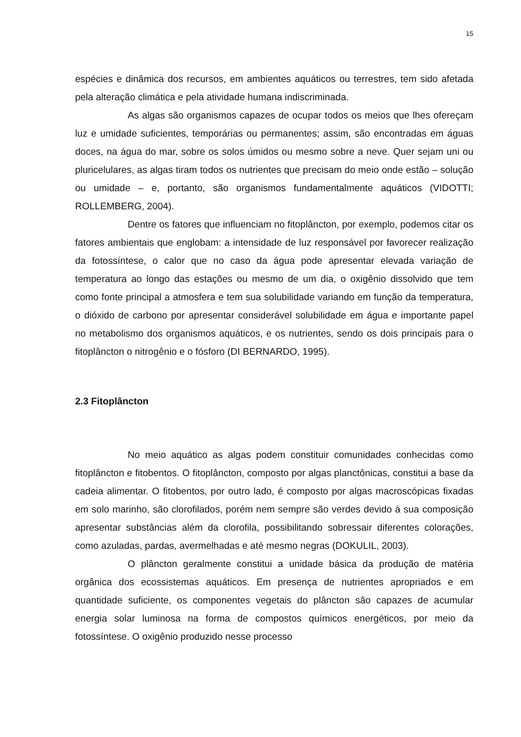15
espécies e dinâmica dos recursos, em ambientes aquáticos ou terrestres, tem sido afetada pela alteração climática e pela atividade humana indiscriminada.
As algas são organismos capazes de ocupar todos os meios que lhes ofereçam luz e umidade suficientes, temporárias ou permanentes; assim, são encontradas em águas doces, na água do mar, sobre os solos úmidos ou mesmo sobre a neve. Quer sejam uni ou pluricelulares, as algas tiram todos os nutrientes que precisam do meio onde estão – solução ou umidade – e, portanto, são organismos fundamentalmente aquáticos (VIDOTTI; ROLLEMBERG, 2004).
Dentre os fatores que influenciam no fitoplâncton, por exemplo, podemos citar os fatores ambientais que englobam: a intensidade de luz responsável por favorecer realização da fotossíntese, o calor que no caso da água pode apresentar elevada variação de temperatura ao longo das estações ou mesmo de um dia, o oxigênio dissolvido que tem como fonte principal a atmosfera e tem sua solubilidade variando em função da temperatura, o dióxido de carbono por apresentar considerável solubilidade em água e importante papel no metabolismo dos organismos aquáticos, e os nutrientes, sendo os dois principais para o fitoplâncton o nitrogênio e o fósforo (DI BERNARDO, 1995).
2.3 Fitoplâncton
No meio aquático as algas podem constituir comunidades conhecidas como fitoplâncton e fitobentos. O fitoplâncton, composto por algas planctônicas, constitui a base da cadeia alimentar. O fitobentos, por outro lado, é composto por algas macroscópicas fixadas em solo marinho, são clorofilados, porém nem sempre são verdes devido à sua composição apresentar substâncias além da clorofila, possibilitando sobressair diferentes colorações, como azuladas, pardas, avermelhadas e até mesmo negras (DOKULIL, 2003).
O plâncton geralmente constitui a unidade básica da produção de matéria orgânica dos ecossistemas aquáticos. Em presença de nutrientes apropriados e em quantidade suficiente, os componentes vegetais do plâncton são capazes de acumular energia solar luminosa na forma de compostos químicos energéticos, por meio da fotossíntese. O oxigênio produzido nesse processo